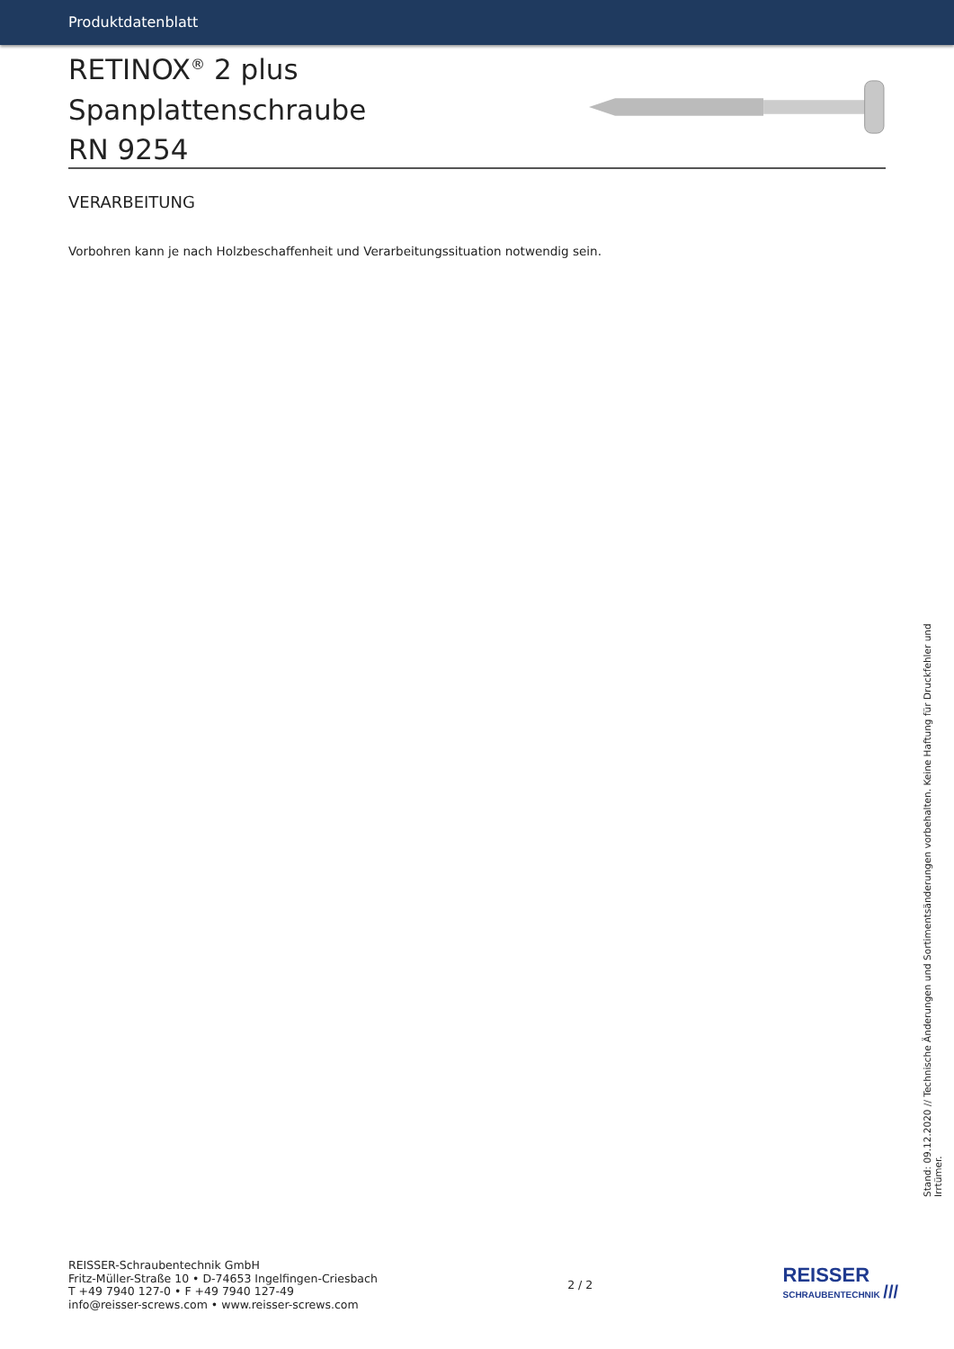Produktdatenblatt
RETINOX<sup>®</sup> 2 plus Spanplattenschraube
RN 9254
VERARBEITUNG
Vorbohren kann je nach Holzbeschaffenheit und Verarbeitungssituation notwendig sein.
Stand: 09.12.2020 // Technische Änderungen und Sortimentsänderungen vorbehalten. Keine Haftung für Druckfehler und Irrtümer.
REISSER-Schraubentechnik GmbH
Fritz-Müller-Straße 10 • D-74653 Ingelfingen-Criesbach
T +49 7940 127-0 • F +49 7940 127-49
info@reisser-screws.com • www.reisser-screws.com
2 / 2
REISSER
SCHRAUBENTECHNIK ///